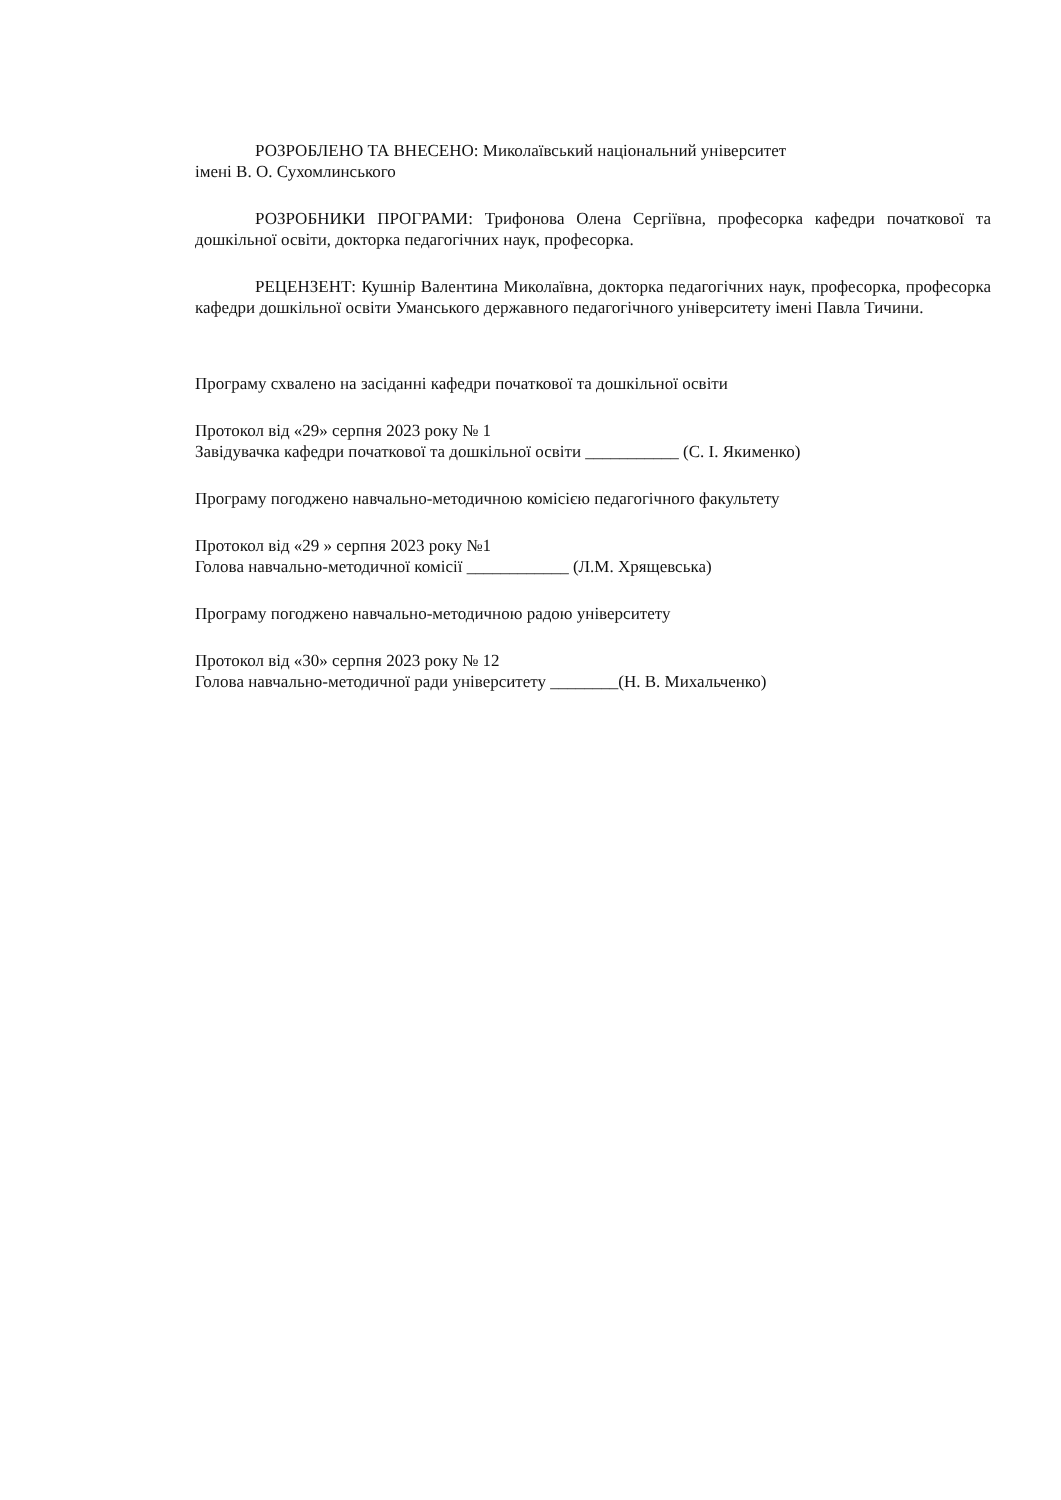РОЗРОБЛЕНО ТА ВНЕСЕНО: Миколаївський національний університет
імені В. О. Сухомлинського
РОЗРОБНИКИ ПРОГРАМИ: Трифонова Олена Сергіївна, професорка кафедри початкової та дошкільної освіти, докторка педагогічних наук, професорка.
РЕЦЕНЗЕНТ: Кушнір Валентина Миколаївна, докторка педагогічних наук, професорка, професорка кафедри дошкільної освіти Уманського державного педагогічного університету імені Павла Тичини.
Програму схвалено на засіданні кафедри початкової та дошкільної освіти
Протокол від «29» серпня 2023 року № 1
Завідувачка кафедри початкової та дошкільної освіти ___________ (С. І. Якименко)
Програму погоджено навчально-методичною комісією педагогічного факультету
Протокол від «29 » серпня 2023 року №1
Голова навчально-методичної комісії ____________ (Л.М. Хрящевська)
Програму погоджено навчально-методичною радою університету
Протокол від «30» серпня 2023 року № 12
Голова навчально-методичної ради університету ________(Н. В. Михальченко)